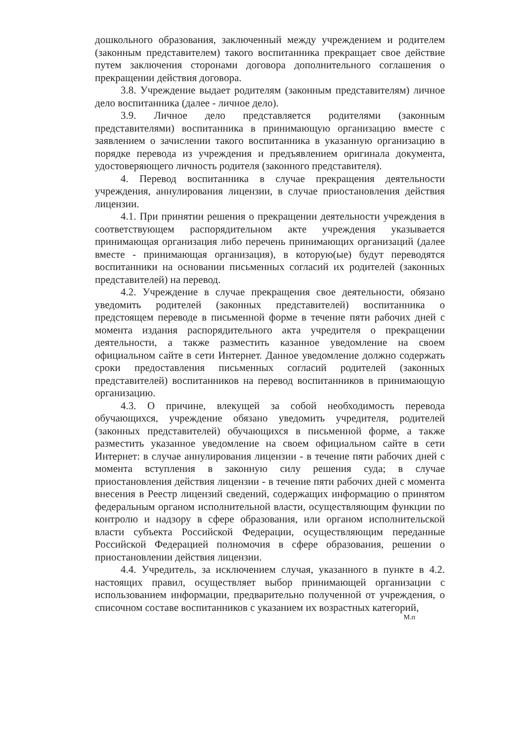дошкольного образования, заключенный между учреждением и родителем (законным представителем) такого воспитанника прекращает свое действие путем заключения сторонами договора дополнительного соглашения о прекращении действия договора.
3.8. Учреждение выдает родителям (законным представителям) личное дело воспитанника (далее - личное дело).
3.9. Личное дело представляется родителями (законным представителями) воспитанника в принимающую организацию вместе с заявлением о зачислении такого воспитанника в указанную организацию в порядке перевода из учреждения и предъявлением оригинала документа, удостоверяющего личность родителя (законного представителя).
4. Перевод воспитанника в случае прекращения деятельности учреждения, аннулирования лицензии, в случае приостановления действия лицензии.
4.1. При принятии решения о прекращении деятельности учреждения в соответствующем распорядительном акте учреждения указывается принимающая организация либо перечень принимающих организаций (далее вместе - принимающая организация), в которую(ые) будут переводятся воспитанники на основании письменных согласий их родителей (законных представителей) на перевод.
4.2. Учреждение в случае прекращения свое деятельности, обязано уведомить родителей (законных представителей) воспитанника о предстоящем переводе в письменной форме в течение пяти рабочих дней с момента издания распорядительного акта учредителя о прекращении деятельности, а также разместить казанное уведомление на своем официальном сайте в сети Интернет. Данное уведомление должно содержать сроки предоставления письменных согласий родителей (законных представителей) воспитанников на перевод воспитанников в принимающую организацию.
4.3. О причине, влекущей за собой необходимость перевода обучающихся, учреждение обязано уведомить учредителя, родителей (законных представителей) обучающихся в письменной форме, а также разместить указанное уведомление на своем официальном сайте в сети Интернет: в случае аннулирования лицензии - в течение пяти рабочих дней с момента вступления в законную силу решения суда; в случае приостановления действия лицензии - в течение пяти рабочих дней с момента внесения в Реестр лицензий сведений, содержащих информацию о принятом федеральным органом исполнительной власти, осуществляющим функции по контролю и надзору в сфере образования, или органом исполнительской власти субъекта Российской Федерации, осуществляющим переданные Российской Федерацией полномочия в сфере образования, решении о приостановлении действия лицензии.
4.4. Учредитель, за исключением случая, указанного в пункте в 4.2. настоящих правил, осуществляет выбор принимающей организации с использованием информации, предварительно полученной от учреждения, о списочном составе воспитанников с указанием их возрастных категорий,
М.п